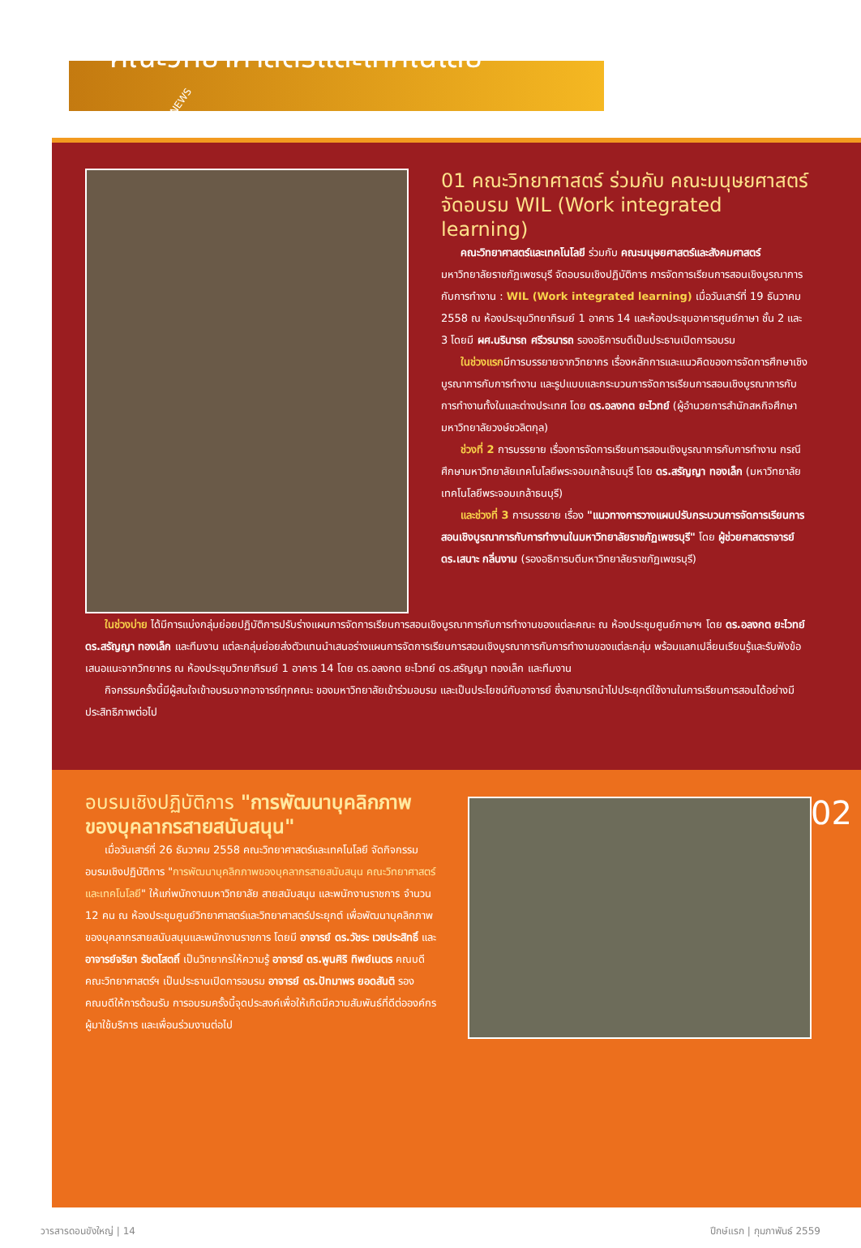NEWS
คณะวิทยาศาสตร์และเทคโนโลยี
01 คณะวิทยาศาสตร์ ร่วมกับ คณะมนุษยศาสตร์ จัดอบรม WIL (Work integrated learning)
คณะวิทยาศาสตร์และเทคโนโลยี ร่วมกับ คณะมนุษยศาสตร์และสังคมศาสตร์ มหาวิทยาลัยราชภัฏเพชรบุรี จัดอบรมเชิงปฏิบัติการ การจัดการเรียนการสอนเชิงบูรณาการกับการทำงาน : WIL (Work integrated learning) เมื่อวันเสาร์ที่ 19 ธันวาคม 2558 ณ ห้องประชุมวิทยาภิรมย์ 1 อาคาร 14 และห้องประชุมอาคารศูนย์ภาษา ชั้น 2 และ 3 โดยมี ผศ.นรินารถ ศรีวรนารถ รองอธิการบดีเป็นประธานเปิดการอบรม
ในช่วงแรกมีการบรรยายจากวิทยากร เรื่องหลักการและแนวคิดของการจัดการศึกษาเชิงบูรณาการกับการทำงาน และรูปแบบและกระบวนการจัดการเรียนการสอนเชิงบูรณาการกับการทำงานทั้งในและต่างประเทศ โดย ดร.อลงกต ยะไวทย์ (ผู้อำนวยการสำนักสหกิจศึกษา มหาวิทยาลัยวงษ์ชวลิตกุล)
ช่วงที่ 2 การบรรยาย เรื่องการจัดการเรียนการสอนเชิงบูรณาการกับการทำงาน กรณีศึกษามหาวิทยาลัยเทคโนโลยีพระจอมเกล้าธนบุรี โดย ดร.สรัญญา ทองเล็ก (มหาวิทยาลัยเทคโนโลยีพระจอมเกล้าธนบุรี)
และช่วงที่ 3 การบรรยาย เรื่อง "แนวทางการวางแผนปรับกระบวนการจัดการเรียนการสอนเชิงบูรณาการกับการทำงานในมหาวิทยาลัยราชภัฏเพชรบุรี" โดย ผู้ช่วยศาสตราจารย์ ดร.เสนาะ กลิ่นงาม (รองอธิการบดีมหาวิทยาลัยราชภัฏเพชรบุรี)
ในช่วงบ่าย ได้มีการแบ่งกลุ่มย่อยปฏิบัติการปรับร่างแผนการจัดการเรียนการสอนเชิงบูรณาการกับการทำงานของแต่ละคณะ ณ ห้องประชุมศูนย์ภาษาฯ โดย ดร.อลงกต ยะไวทย์ ดร.สรัญญา ทองเล็ก และทีมงาน แต่ละกลุ่มย่อยส่งตัวแทนนำเสนอร่างแผนการจัดการเรียนการสอนเชิงบูรณาการกับการทำงานของแต่ละกลุ่ม พร้อมแลกเปลี่ยนเรียนรู้และรับฟังข้อเสนอแนะจากวิทยากร ณ ห้องประชุมวิทยาภิรมย์ 1 อาคาร 14 โดย ดร.อลงกต ยะไวทย์ ดร.สรัญญา ทองเล็ก และทีมงาน
กิจกรรมครั้งนี้มีผู้สนใจเข้าอบรมจากอาจารย์ทุกคณะ ของมหาวิทยาลัยเข้าร่วมอบรม และเป็นประโยชน์กับอาจารย์ ซึ่งสามารถนำไปประยุกต์ใช้งานในการเรียนการสอนได้อย่างมีประสิทธิภาพต่อไป
อบรมเชิงปฏิบัติการ "การพัฒนาบุคลิกภาพของบุคลากรสายสนับสนุน"
เมื่อวันเสาร์ที่ 26 ธันวาคม 2558 คณะวิทยาศาสตร์และเทคโนโลยี จัดกิจกรรมอบรมเชิงปฏิบัติการ "การพัฒนาบุคลิกภาพของบุคลากรสายสนับสนุน คณะวิทยาศาสตร์และเทคโนโลยี" ให้แก่พนักงานมหาวิทยาลัย สายสนับสนุน และพนักงานราชการ จำนวน 12 คน ณ ห้องประชุมศูนย์วิทยาศาสตร์และวิทยาศาสตร์ประยุกต์ เพื่อพัฒนาบุคลิกภาพของบุคลากรสายสนับสนุนและพนักงานราชการ โดยมี อาจารย์ ดร.วัชระ เวชประสิทธิ์ และ อาจารย์จริยา รัชตโสตถิ์ เป็นวิทยากรให้ความรู้ อาจารย์ ดร.พูนศิริ ทิพย์เนตร คณบดีคณะวิทยาศาสตร์ฯ เป็นประธานเปิดการอบรม อาจารย์ ดร.ปัทมาพร ยอดสันติ รองคณบดีให้การต้อนรับ การอบรมครั้งนี้จุดประสงค์เพื่อให้เกิดมีความสัมพันธ์ที่ดีต่อองค์กร ผู้มาใช้บริการ และเพื่อนร่วมงานต่อไป
02
วารสารดอนขังใหญ่ | 14 ปีกษ์แรก | กุมภาพันธ์ 2559